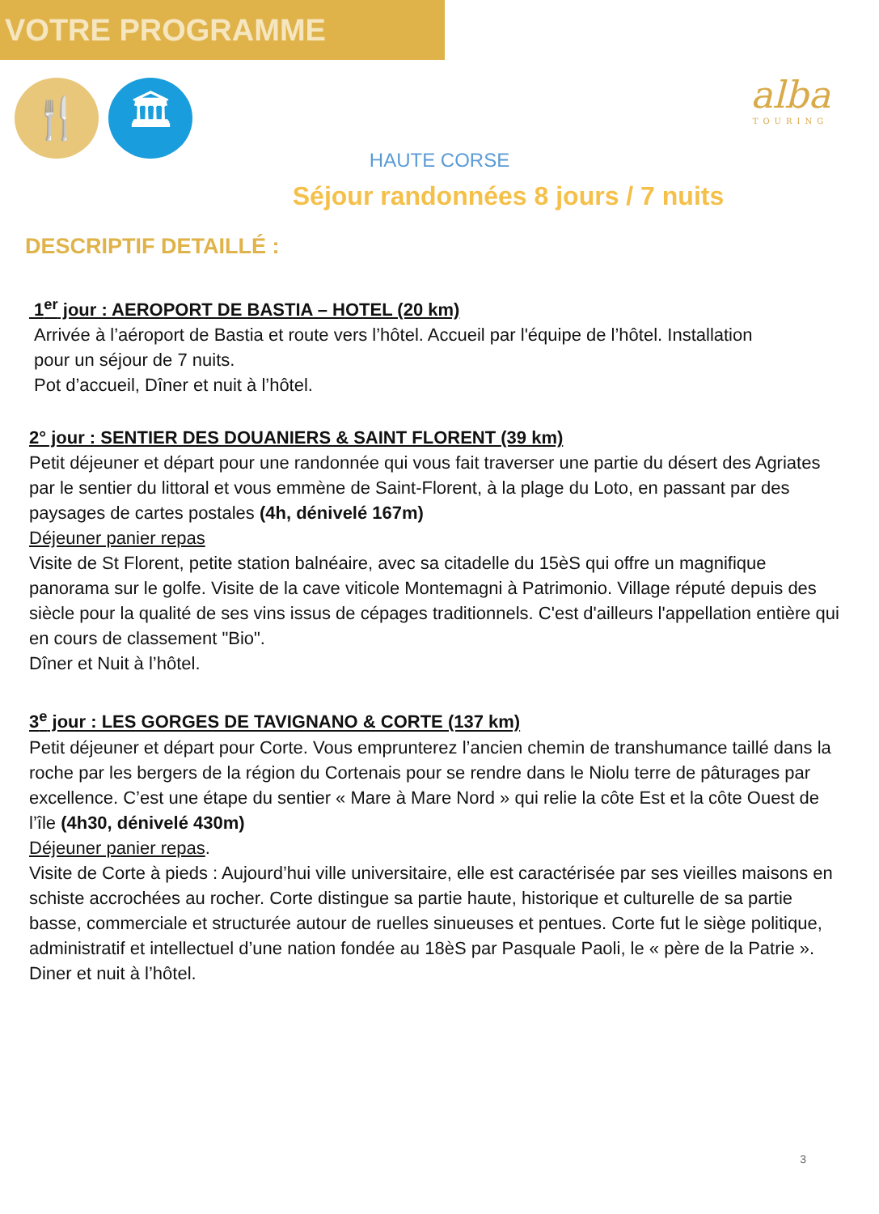VOTRE PROGRAMME
🍴 🏛
alba
TOURING
HAUTE CORSE
Séjour randonnées 8 jours / 7 nuits
DESCRIPTIF DETAILLÉ :
1<sup>er</sup> jour : AEROPORT DE BASTIA – HOTEL (20 km)
Arrivée à l’aéroport de Bastia et route vers l’hôtel. Accueil par l'équipe de l’hôtel. Installation
pour un séjour de 7 nuits.
Pot d’accueil, Dîner et nuit à l’hôtel.
2° jour : SENTIER DES DOUANIERS & SAINT FLORENT (39 km)
Petit déjeuner et départ pour une randonnée qui vous fait traverser une partie du désert des Agriates par le sentier du littoral et vous emmène de Saint-Florent, à la plage du Loto, en passant par des paysages de cartes postales (4h, dénivelé 167m)
Déjeuner panier repas
Visite de St Florent, petite station balnéaire, avec sa citadelle du 15èS qui offre un magnifique panorama sur le golfe. Visite de la cave viticole Montemagni à Patrimonio. Village réputé depuis des siècle pour la qualité de ses vins issus de cépages traditionnels. C'est d'ailleurs l'appellation entière qui en cours de classement "Bio".
Dîner et Nuit à l’hôtel.
3<sup>e</sup> jour : LES GORGES DE TAVIGNANO & CORTE (137 km)
Petit déjeuner et départ pour Corte. Vous emprunterez l’ancien chemin de transhumance taillé dans la roche par les bergers de la région du Cortenais pour se rendre dans le Niolu terre de pâturages par excellence. C’est une étape du sentier « Mare à Mare Nord » qui relie la côte Est et la côte Ouest de l’île (4h30, dénivelé 430m)
Déjeuner panier repas.
Visite de Corte à pieds : Aujourd’hui ville universitaire, elle est caractérisée par ses vieilles maisons en schiste accrochées au rocher. Corte distingue sa partie haute, historique et culturelle de sa partie basse, commerciale et structurée autour de ruelles sinueuses et pentues. Corte fut le siège politique, administratif et intellectuel d’une nation fondée au 18èS par Pasquale Paoli, le « père de la Patrie ».
Diner et nuit à l’hôtel.
3